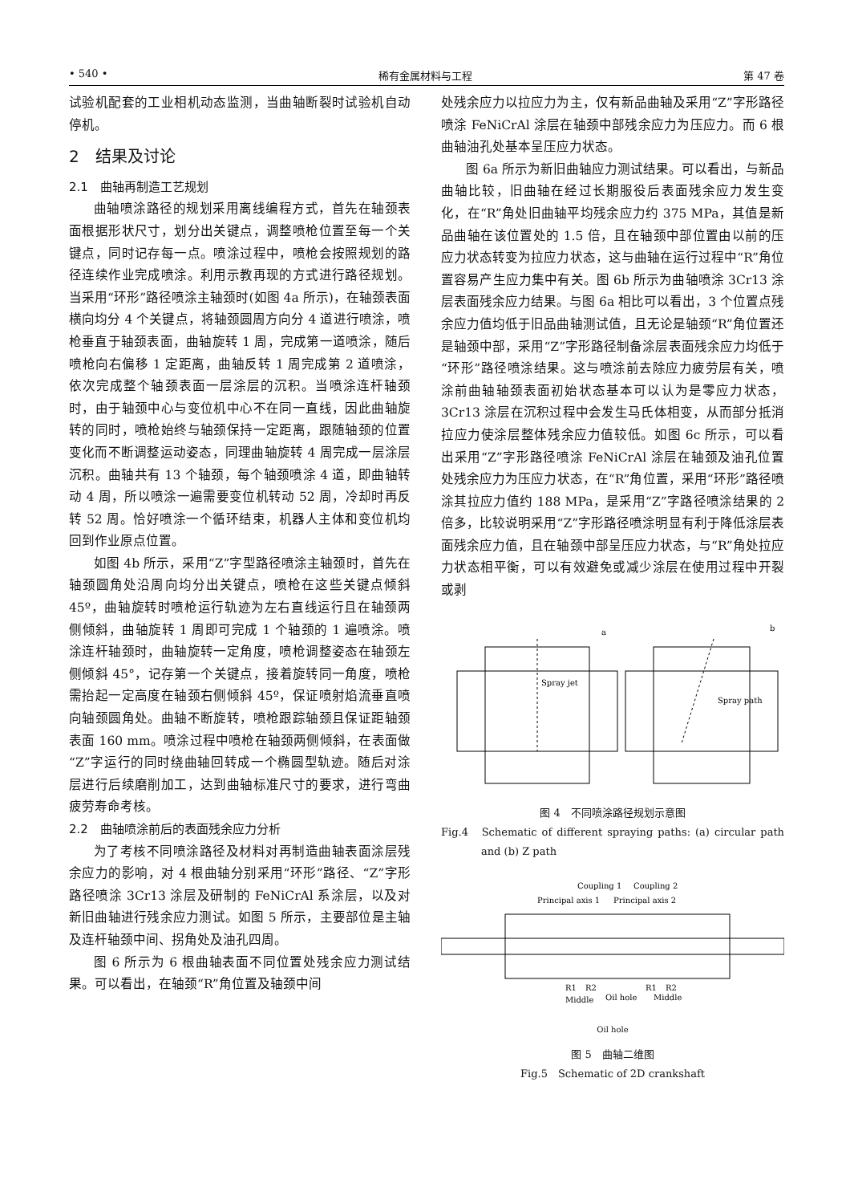• 540 • 稀有金属材料与工程 第 47 卷
试验机配套的工业相机动态监测，当曲轴断裂时试验机自动停机。
2　结果及讨论
2.1　曲轴再制造工艺规划
曲轴喷涂路径的规划采用离线编程方式，首先在轴颈表面根据形状尺寸，划分出关键点，调整喷枪位置至每一个关键点，同时记存每一点。喷涂过程中，喷枪会按照规划的路径连续作业完成喷涂。利用示教再现的方式进行路径规划。当采用“环形”路径喷涂主轴颈时(如图 4a 所示)，在轴颈表面横向均分 4 个关键点，将轴颈圆周方向分 4 道进行喷涂，喷枪垂直于轴颈表面，曲轴旋转 1 周，完成第一道喷涂，随后喷枪向右偏移 1 定距离，曲轴反转 1 周完成第 2 道喷涂，依次完成整个轴颈表面一层涂层的沉积。当喷涂连杆轴颈时，由于轴颈中心与变位机中心不在同一直线，因此曲轴旋转的同时，喷枪始终与轴颈保持一定距离，跟随轴颈的位置变化而不断调整运动姿态，同理曲轴旋转 4 周完成一层涂层沉积。曲轴共有 13 个轴颈，每个轴颈喷涂 4 道，即曲轴转动 4 周，所以喷涂一遍需要变位机转动 52 周，冷却时再反转 52 周。恰好喷涂一个循环结束，机器人主体和变位机均回到作业原点位置。
如图 4b 所示，采用“Z”字型路径喷涂主轴颈时，首先在轴颈圆角处沿周向均分出关键点，喷枪在这些关键点倾斜 45º，曲轴旋转时喷枪运行轨迹为左右直线运行且在轴颈两侧倾斜，曲轴旋转 1 周即可完成 1 个轴颈的 1 遍喷涂。喷涂连杆轴颈时，曲轴旋转一定角度，喷枪调整姿态在轴颈左侧倾斜 45°，记存第一个关键点，接着旋转同一角度，喷枪需抬起一定高度在轴颈右侧倾斜 45º，保证喷射焰流垂直喷向轴颈圆角处。曲轴不断旋转，喷枪跟踪轴颈且保证距轴颈表面 160 mm。喷涂过程中喷枪在轴颈两侧倾斜，在表面做“Z”字运行的同时绕曲轴回转成一个椭圆型轨迹。随后对涂层进行后续磨削加工，达到曲轴标准尺寸的要求，进行弯曲疲劳寿命考核。
2.2　曲轴喷涂前后的表面残余应力分析
为了考核不同喷涂路径及材料对再制造曲轴表面涂层残余应力的影响，对 4 根曲轴分别采用“环形”路径、“Z”字形路径喷涂 3Cr13 涂层及研制的 FeNiCrAl 系涂层，以及对新旧曲轴进行残余应力测试。如图 5 所示，主要部位是主轴及连杆轴颈中间、拐角处及油孔四周。
图 6 所示为 6 根曲轴表面不同位置处残余应力测试结果。可以看出，在轴颈“R”角位置及轴颈中间
处残余应力以拉应力为主，仅有新品曲轴及采用“Z”字形路径喷涂 FeNiCrAl 涂层在轴颈中部残余应力为压应力。而 6 根曲轴油孔处基本呈压应力状态。
图 6a 所示为新旧曲轴应力测试结果。可以看出，与新品曲轴比较，旧曲轴在经过长期服役后表面残余应力发生变化，在“R”角处旧曲轴平均残余应力约 375 MPa，其值是新品曲轴在该位置处的 1.5 倍，且在轴颈中部位置由以前的压应力状态转变为拉应力状态，这与曲轴在运行过程中“R”角位置容易产生应力集中有关。图 6b 所示为曲轴喷涂 3Cr13 涂层表面残余应力结果。与图 6a 相比可以看出，3 个位置点残余应力值均低于旧品曲轴测试值，且无论是轴颈“R”角位置还是轴颈中部，采用“Z”字形路径制备涂层表面残余应力均低于“环形”路径喷涂结果。这与喷涂前去除应力疲劳层有关，喷涂前曲轴轴颈表面初始状态基本可以认为是零应力状态，3Cr13 涂层在沉积过程中会发生马氏体相变，从而部分抵消拉应力使涂层整体残余应力值较低。如图 6c 所示，可以看出采用“Z”字形路径喷涂 FeNiCrAl 涂层在轴颈及油孔位置处残余应力为压应力状态，在“R”角位置，采用“环形”路径喷涂其拉应力值约 188 MPa，是采用“Z”字路径喷涂结果的 2 倍多，比较说明采用“Z”字形路径喷涂明显有利于降低涂层表面残余应力值，且在轴颈中部呈压应力状态，与“R”角处拉应力状态相平衡，可以有效避免或减少涂层在使用过程中开裂或剥
a
b
Spray jet
Spray path
图 4　不同喷涂路径规划示意图
Fig.4　Schematic of different spraying paths: (a) circular path and (b) Z path
Coupling 1
Coupling 2
Principal axis 1
Principal axis 2
R1
R2
R1
R2
Middle
Oil hole
Middle
Oil hole
图 5　曲轴二维图
Fig.5　Schematic of 2D crankshaft